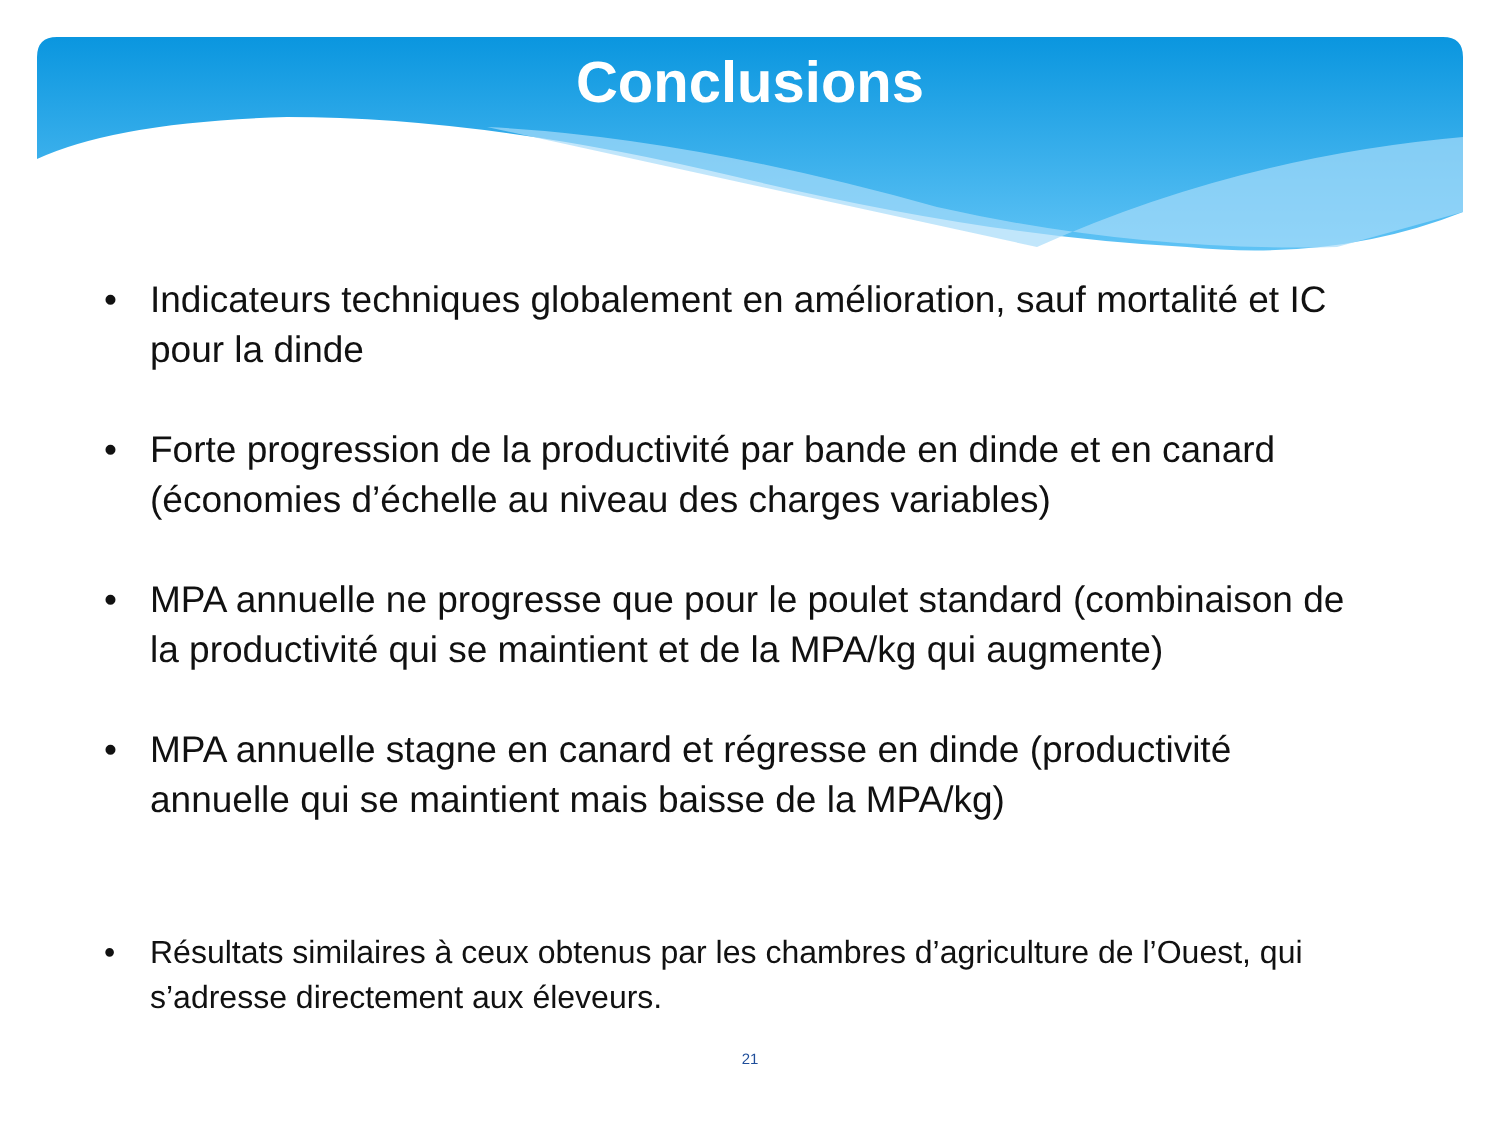Conclusions
• Indicateurs techniques globalement en amélioration, sauf mortalité et IC pour la dinde
• Forte progression de la productivité par bande en dinde et en canard (économies d’échelle au niveau des charges variables)
• MPA annuelle ne progresse que pour le poulet standard (combinaison de la productivité qui se maintient et de la MPA/kg qui augmente)
• MPA annuelle stagne en canard et régresse en dinde (productivité annuelle qui se maintient mais baisse de la MPA/kg)
• Résultats similaires à ceux obtenus par les chambres d’agriculture de l’Ouest, qui s’adresse directement aux éleveurs.
21